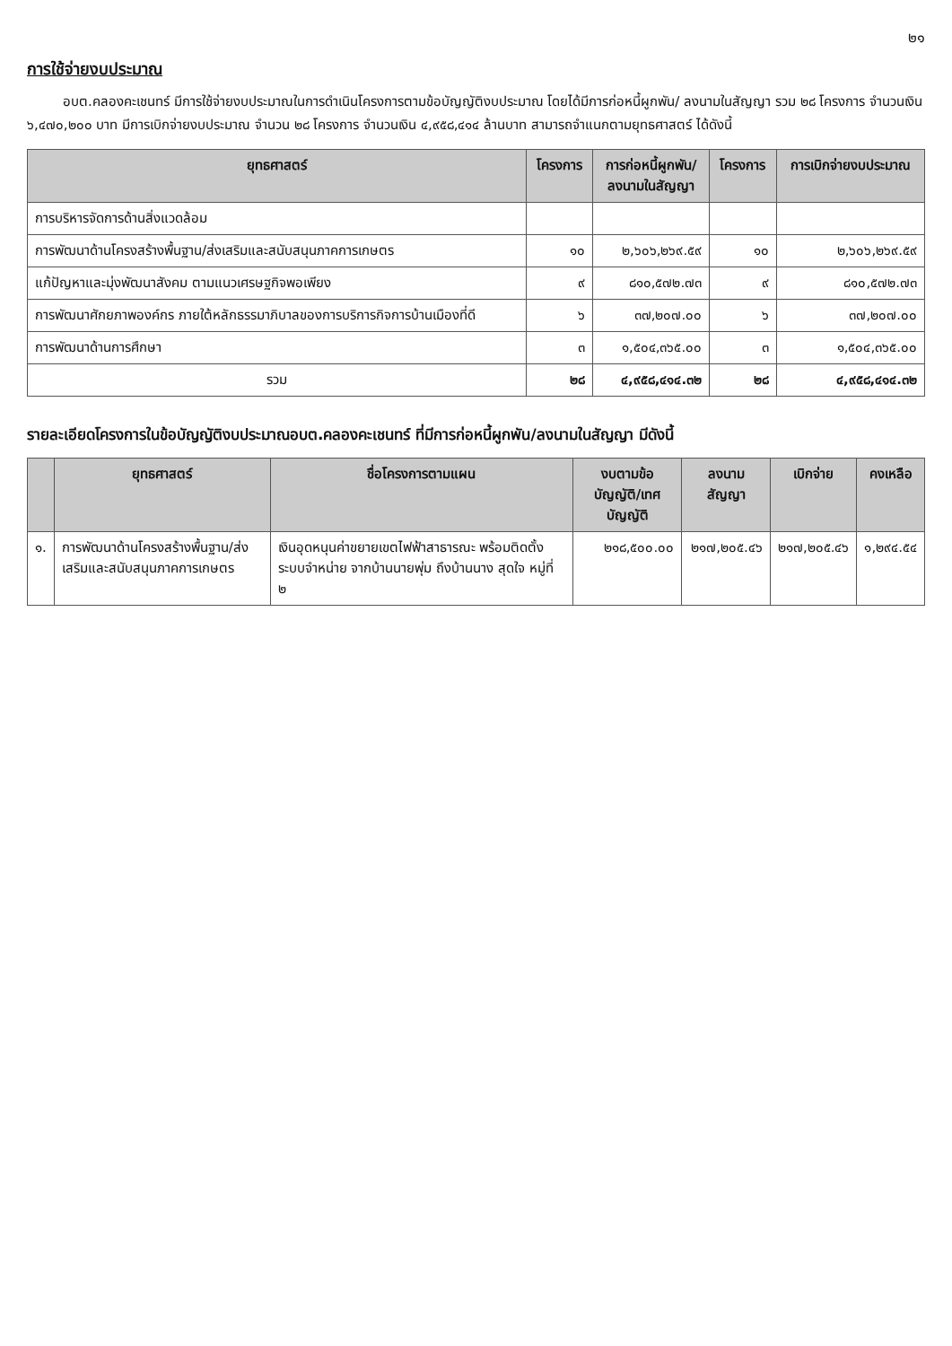๒๑
การใช้จ่ายงบประมาณ
อบต.คลองคะเชนทร์ มีการใช้จ่ายงบประมาณในการดำเนินโครงการตามข้อบัญญัติงบประมาณ โดยได้มีการก่อหนี้ผูกพัน/ ลงนามในสัญญา รวม ๒๘ โครงการ จำนวนเงิน ๖,๔๗๐,๒๐๐ บาท มีการเบิกจ่ายงบประมาณ จำนวน ๒๘ โครงการ จำนวนเงิน ๔,๙๕๘,๔๑๔ ล้านบาท สามารถจำแนกตามยุทธศาสตร์ ได้ดังนี้
| ยุทธศาสตร์ | โครงการ | การก่อหนี้ผูกพัน/ ลงนามในสัญญา | โครงการ | การเบิกจ่ายงบประมาณ |
| --- | --- | --- | --- | --- |
| การบริหารจัดการด้านสิ่งแวดล้อม | | | | |
| การพัฒนาด้านโครงสร้างพื้นฐาน/ส่งเสริมและสนับสนุนภาคการเกษตร | ๑๐ | ๒,๖๐๖,๒๖๙.๕๙ | ๑๐ | ๒,๖๐๖,๒๖๙.๕๙ |
| แก้ปัญหาและมุ่งพัฒนาสังคม ตามแนวเศรษฐกิจพอเพียง | ๙ | ๘๑๐,๕๗๒.๗๓ | ๙ | ๘๑๐,๕๗๒.๗๓ |
| การพัฒนาศักยภาพองค์กร ภายใต้หลักธรรมาภิบาลของการบริการกิจการบ้านเมืองที่ดี | ๖ | ๓๗,๒๐๗.๐๐ | ๖ | ๓๗,๒๐๗.๐๐ |
| การพัฒนาด้านการศึกษา | ๓ | ๑,๕๐๔,๓๖๕.๐๐ | ๓ | ๑,๕๐๔,๓๖๕.๐๐ |
| รวม | ๒๘ | ๔,๙๕๘,๔๑๔.๓๒ | ๒๘ | ๔,๙๕๘,๔๑๔.๓๒ |
รายละเอียดโครงการในข้อบัญญัติงบประมาณอบต.คลองคะเชนทร์ ที่มีการก่อหนี้ผูกพัน/ลงนามในสัญญา มีดังนี้
| | ยุทธศาสตร์ | ชื่อโครงการตามแผน | งบตามข้อบัญญัติ/เทศ บัญญัติ | ลงนามสัญญา | เบิกจ่าย | คงเหลือ |
| --- | --- | --- | --- | --- | --- | --- |
| ๑. | การพัฒนาด้านโครงสร้างพื้นฐาน/ส่งเสริมและสนับสนุนภาคการเกษตร | เงินอุดหนุนค่าขยายเขตไฟฟ้าสาธารณะ พร้อมติดตั้งระบบจำหน่าย จากบ้านนายพุ่ม ถึงบ้านนาง สุดใจ หมู่ที่ ๒ | ๒๑๘,๕๐๐.๐๐ | ๒๑๗,๒๐๕.๔๖ | ๒๑๗,๒๐๕.๔๖ | ๑,๒๙๔.๕๔ |